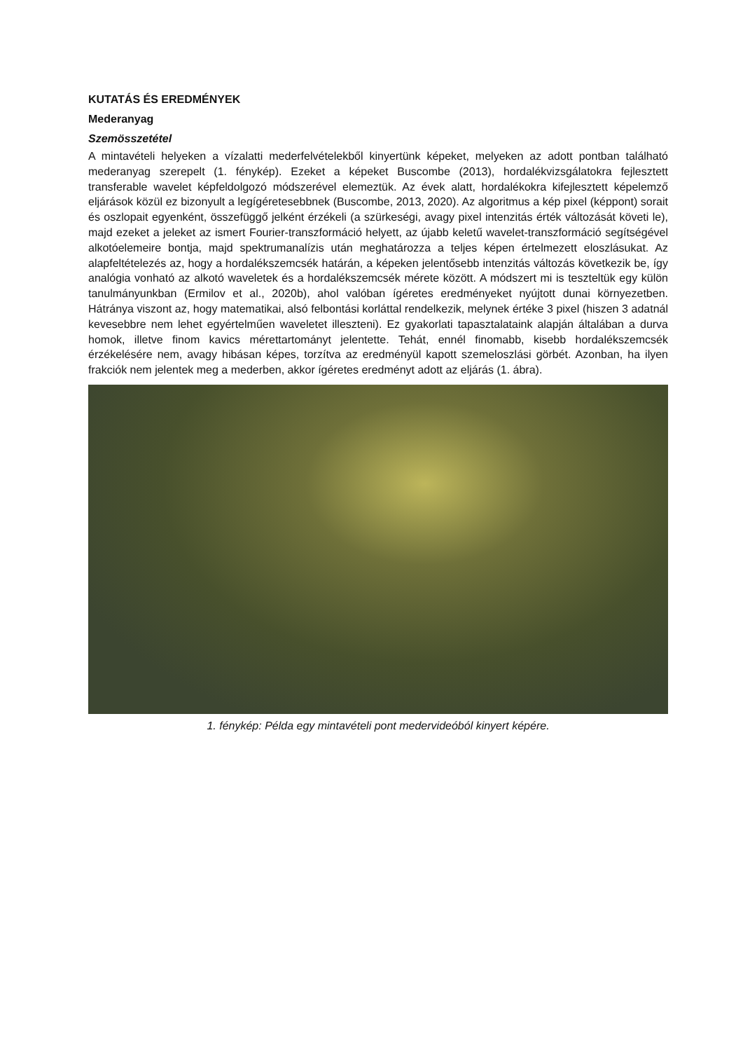KUTATÁS ÉS EREDMÉNYEK
Mederanyag
Szemösszetétel
A mintavételi helyeken a vízalatti mederfelvételekből kinyertünk képeket, melyeken az adott pontban található mederanyag szerepelt (1. fénykép). Ezeket a képeket Buscombe (2013), hordalékvizsgálatokra fejlesztett transferable wavelet képfeldolgozó módszerével elemeztük. Az évek alatt, hordalékokra kifejlesztett képelemző eljárások közül ez bizonyult a legígéretesebbnek (Buscombe, 2013, 2020). Az algoritmus a kép pixel (képpont) sorait és oszlopait egyenként, összefüggő jelként érzékeli (a szürkeségi, avagy pixel intenzitás érték változását követi le), majd ezeket a jeleket az ismert Fourier-transzformáció helyett, az újabb keletű wavelet-transzformáció segítségével alkotóelemeire bontja, majd spektrumanalízis után meghatározza a teljes képen értelmezett eloszlásukat. Az alapfeltételezés az, hogy a hordalékszemcsék határán, a képeken jelentősebb intenzitás változás következik be, így analógia vonható az alkotó waveletek és a hordalékszemcsék mérete között. A módszert mi is teszteltük egy külön tanulmányunkban (Ermilov et al., 2020b), ahol valóban ígéretes eredményeket nyújtott dunai környezetben. Hátránya viszont az, hogy matematikai, alsó felbontási korláttal rendelkezik, melynek értéke 3 pixel (hiszen 3 adatnál kevesebbre nem lehet egyértelműen waveletet illeszteni). Ez gyakorlati tapasztalataink alapján általában a durva homok, illetve finom kavics mérettartományt jelentette. Tehát, ennél finomabb, kisebb hordalékszemcsék érzékelésére nem, avagy hibásan képes, torzítva az eredményül kapott szemeloszlási görbét. Azonban, ha ilyen frakciók nem jelentek meg a mederben, akkor ígéretes eredményt adott az eljárás (1. ábra).
1. fénykép: Példa egy mintavételi pont medervideóból kinyert képére.